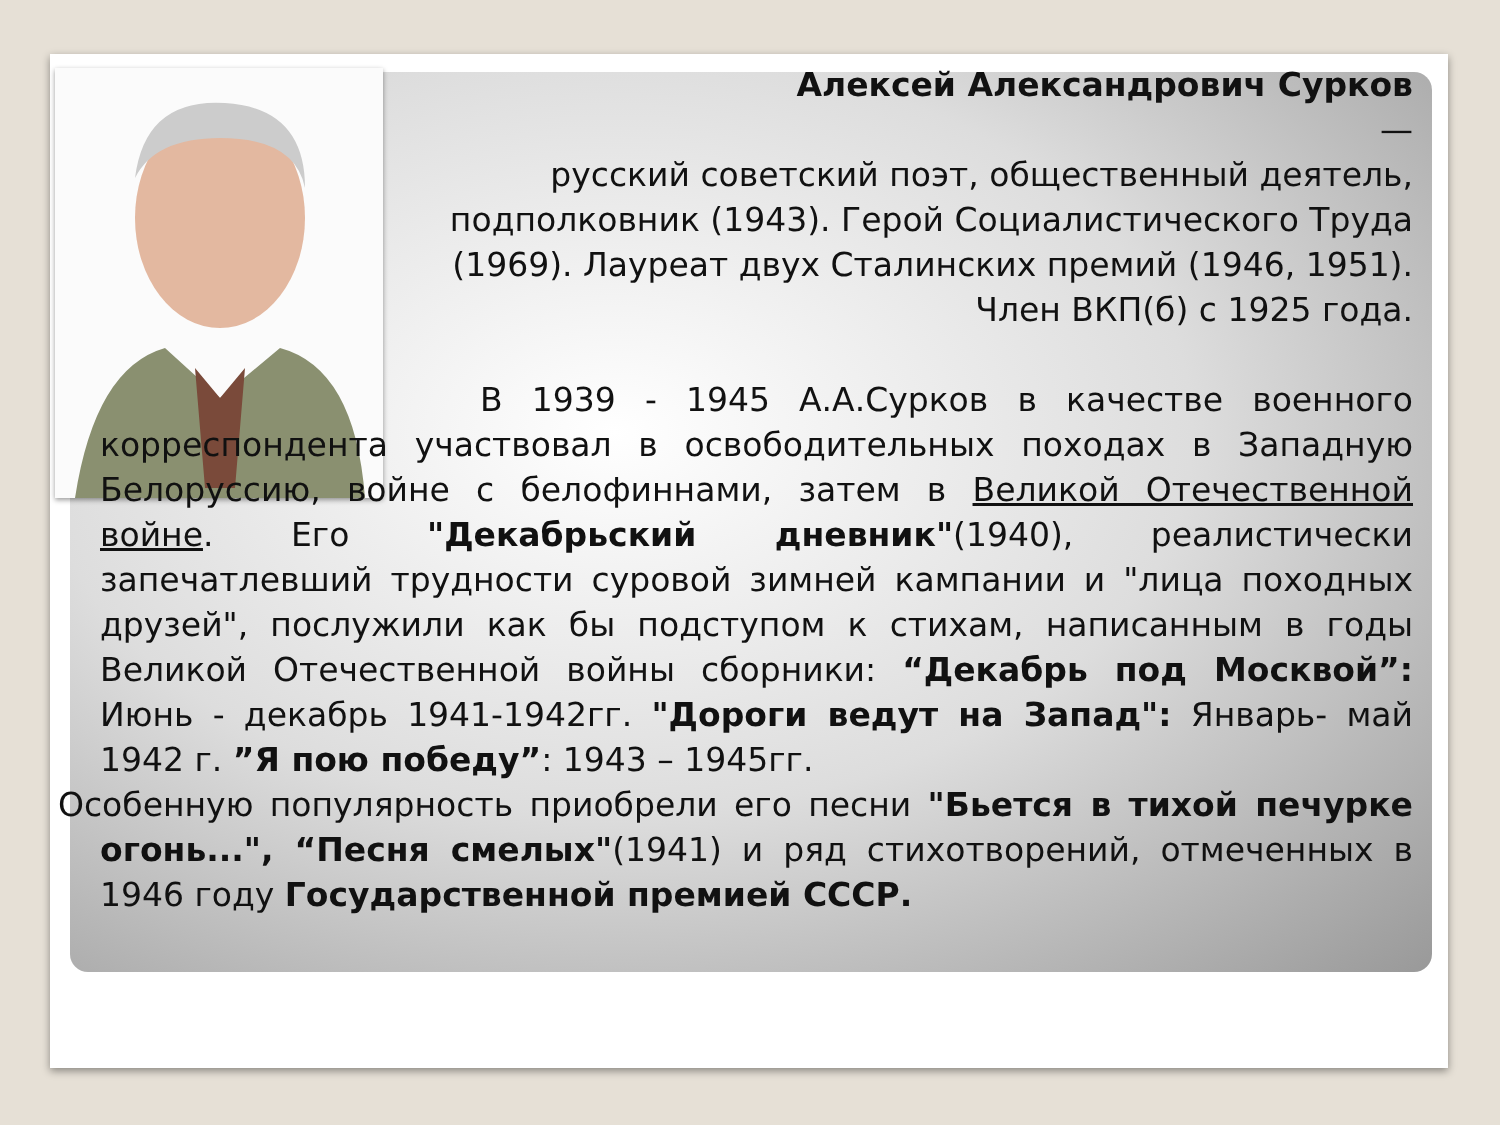Алексей Александрович Сурков
—
русский советский поэт, общественный деятель, подполковник (1943). Герой Социалистического Труда (1969). Лауреат двух Сталинских премий (1946, 1951). Член ВКП(б) с 1925 года.
В 1939 - 1945 А.А.Сурков в качестве военного корреспондента участвовал в освободительных походах в Западную Белоруссию, войне с белофиннами, затем в Великой Отечественной войне. Его "Декабрьский дневник"(1940), реалистически запечатлевший трудности суровой зимней кампании и "лица походных друзей", послужили как бы подступом к стихам, написанным в годы Великой Отечественной войны сборники: “Декабрь под Москвой”: Июнь - декабрь 1941-1942гг. "Дороги ведут на Запад": Январь- май 1942 г. ”Я пою победу”: 1943 – 1945гг.
Особенную популярность приобрели его песни "Бьется в тихой печурке огонь...", “Песня смелых"(1941) и ряд стихотворений, отмеченных в 1946 году Государственной премией СССР.